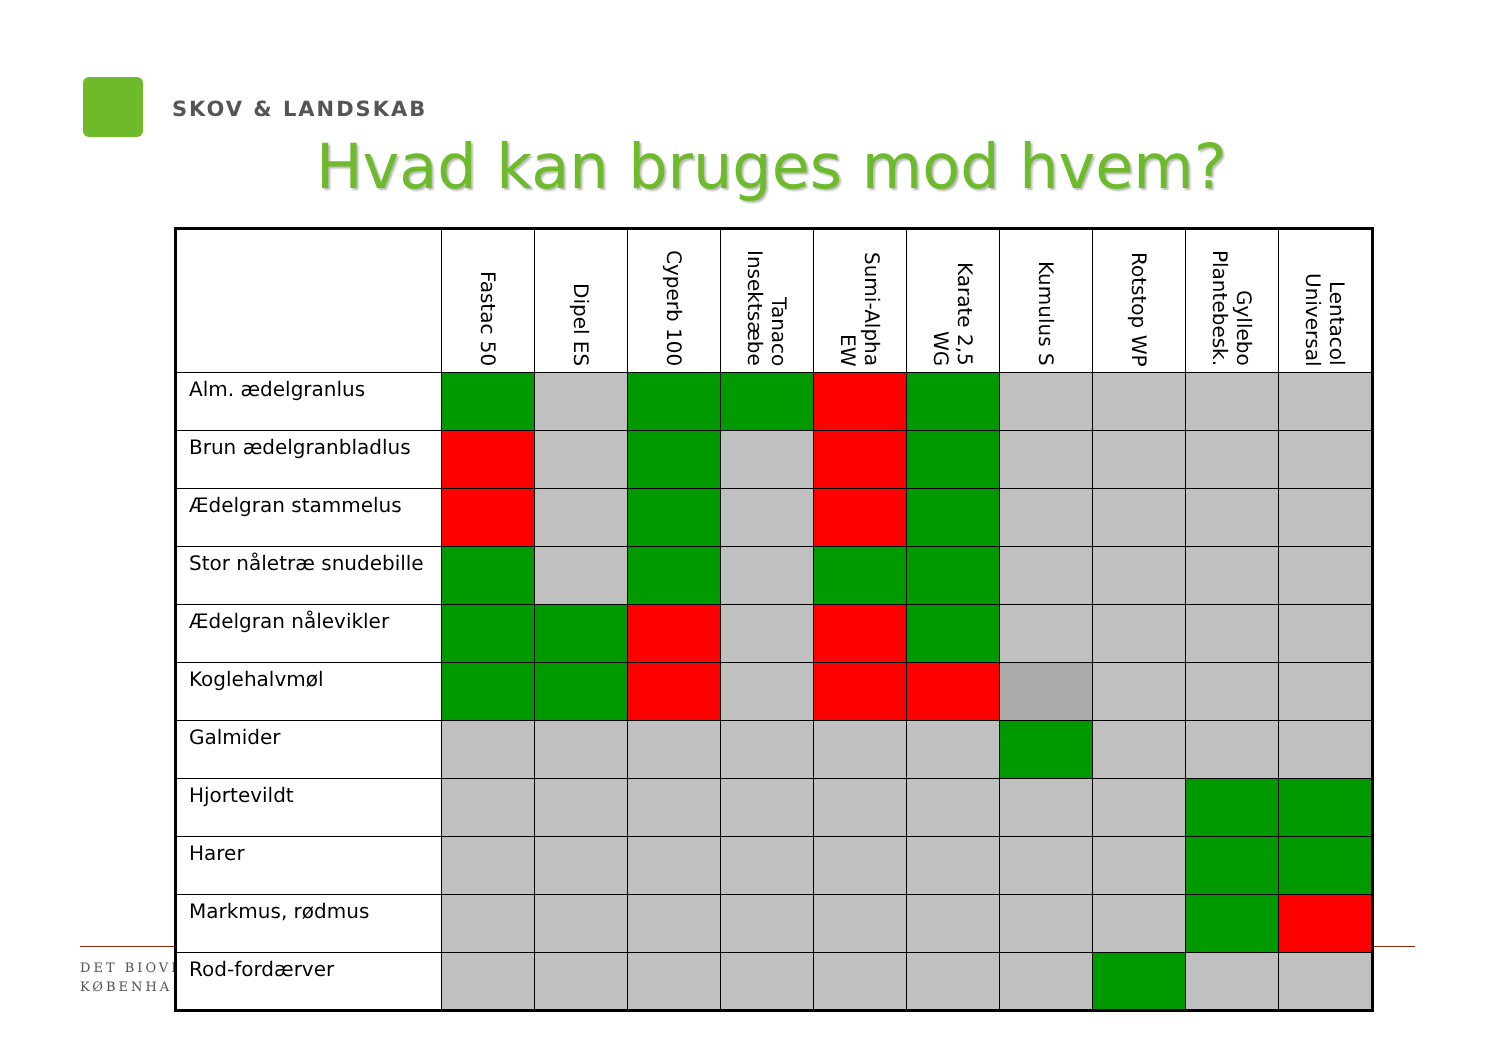SKOV & LANDSKAB
Hvad kan bruges mod hvem?
DET BIOVI
KØBENHA
| | Fastac 50 | Dipel ES | Cyperb 100 | Tanaco Insektsæbe | Sumi-Alpha EW | Karate 2,5 WG | Kumulus S | Rotstop WP | Gyllebo Plantebesk. | Lentacol Universal |
| --- | --- | --- | --- | --- | --- | --- | --- | --- | --- | --- |
| Alm. ædelgranlus | | | | | | | | | | |
| Brun ædelgranbladlus | | | | | | | | | | |
| Ædelgran stammelus | | | | | | | | | | |
| Stor nåletræ snudebille | | | | | | | | | | |
| Ædelgran nålevikler | | | | | | | | | | |
| Koglehalvmøl | | | | | | | | | | |
| Galmider | | | | | | | | | | |
| Hjortevildt | | | | | | | | | | |
| Harer | | | | | | | | | | |
| Markmus, rødmus | | | | | | | | | | |
| Rod-fordærver | | | | | | | | | | |